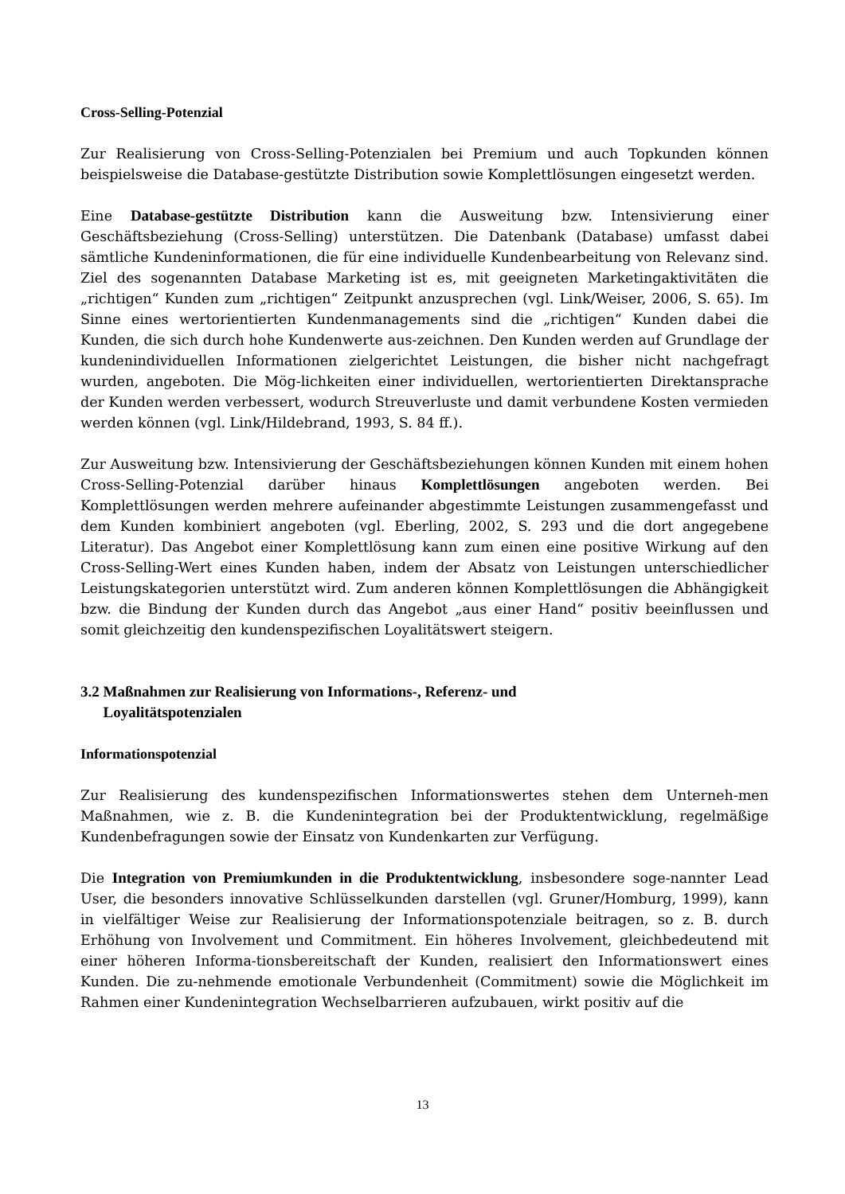Cross-Selling-Potenzial
Zur Realisierung von Cross-Selling-Potenzialen bei Premium und auch Topkunden können beispielsweise die Database-gestützte Distribution sowie Komplettlösungen eingesetzt werden.
Eine Database-gestützte Distribution kann die Ausweitung bzw. Intensivierung einer Geschäftsbeziehung (Cross-Selling) unterstützen. Die Datenbank (Database) umfasst dabei sämtliche Kundeninformationen, die für eine individuelle Kundenbearbeitung von Relevanz sind. Ziel des sogenannten Database Marketing ist es, mit geeigneten Marketingaktivitäten die „richtigen“ Kunden zum „richtigen“ Zeitpunkt anzusprechen (vgl. Link/Weiser, 2006, S. 65). Im Sinne eines wertorientierten Kundenmanagements sind die „richtigen“ Kunden dabei die Kunden, die sich durch hohe Kundenwerte aus-zeichnen. Den Kunden werden auf Grundlage der kundenindividuellen Informationen zielgerichtet Leistungen, die bisher nicht nachgefragt wurden, angeboten. Die Mög-lichkeiten einer individuellen, wertorientierten Direktansprache der Kunden werden verbessert, wodurch Streuverluste und damit verbundene Kosten vermieden werden können (vgl. Link/Hildebrand, 1993, S. 84 ff.).
Zur Ausweitung bzw. Intensivierung der Geschäftsbeziehungen können Kunden mit einem hohen Cross-Selling-Potenzial darüber hinaus Komplettlösungen angeboten werden. Bei Komplettlösungen werden mehrere aufeinander abgestimmte Leistungen zusammengefasst und dem Kunden kombiniert angeboten (vgl. Eberling, 2002, S. 293 und die dort angegebene Literatur). Das Angebot einer Komplettlösung kann zum einen eine positive Wirkung auf den Cross-Selling-Wert eines Kunden haben, indem der Absatz von Leistungen unterschiedlicher Leistungskategorien unterstützt wird. Zum anderen können Komplettlösungen die Abhängigkeit bzw. die Bindung der Kunden durch das Angebot „aus einer Hand“ positiv beeinflussen und somit gleichzeitig den kundenspezifischen Loyalitätswert steigern.
3.2 Maßnahmen zur Realisierung von Informations-, Referenz- und
Loyalitätspotenzialen
Informationspotenzial
Zur Realisierung des kundenspezifischen Informationswertes stehen dem Unterneh-men Maßnahmen, wie z. B. die Kundenintegration bei der Produktentwicklung, regelmäßige Kundenbefragungen sowie der Einsatz von Kundenkarten zur Verfügung.
Die Integration von Premiumkunden in die Produktentwicklung, insbesondere soge-nannter Lead User, die besonders innovative Schlüsselkunden darstellen (vgl. Gruner/Homburg, 1999), kann in vielfältiger Weise zur Realisierung der Informationspotenziale beitragen, so z. B. durch Erhöhung von Involvement und Commitment. Ein höheres Involvement, gleichbedeutend mit einer höheren Informa-tionsbereitschaft der Kunden, realisiert den Informationswert eines Kunden. Die zu-nehmende emotionale Verbundenheit (Commitment) sowie die Möglichkeit im Rahmen einer Kundenintegration Wechselbarrieren aufzubauen, wirkt positiv auf die
13